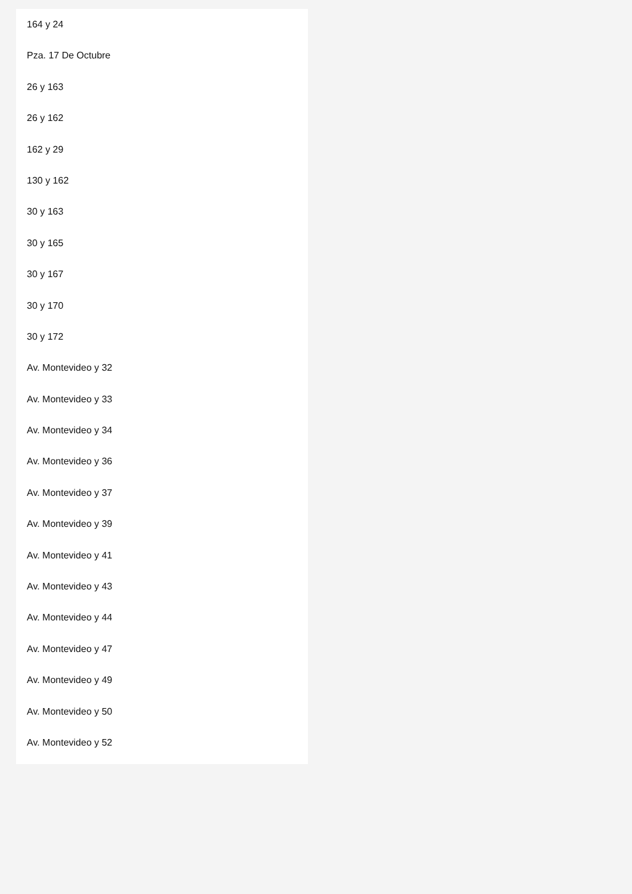164 y 24
Pza. 17 De Octubre
26 y 163
26 y 162
162 y 29
130 y 162
30 y 163
30 y 165
30 y 167
30 y 170
30 y 172
Av. Montevideo y 32
Av. Montevideo y 33
Av. Montevideo y 34
Av. Montevideo y 36
Av. Montevideo y 37
Av. Montevideo y 39
Av. Montevideo y 41
Av. Montevideo y 43
Av. Montevideo y 44
Av. Montevideo y 47
Av. Montevideo y 49
Av. Montevideo y 50
Av. Montevideo y 52